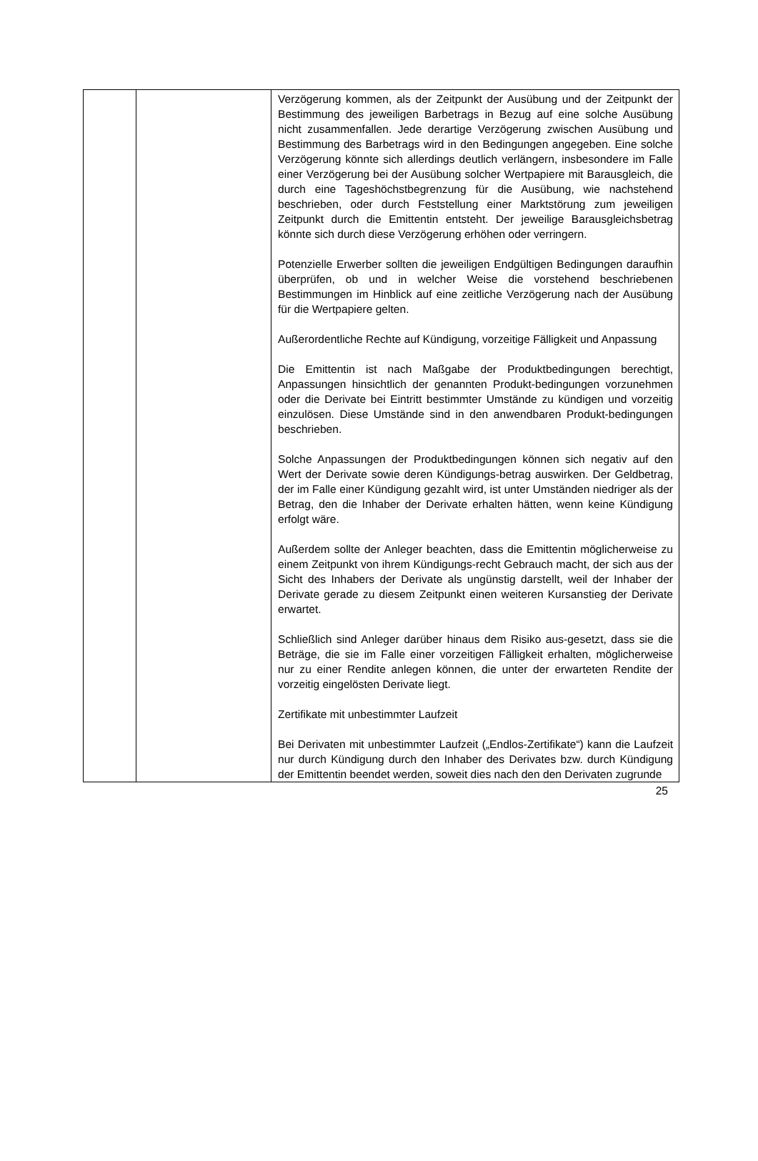| | | Verzögerung kommen, als der Zeitpunkt der Ausübung und der Zeitpunkt der Bestimmung des jeweiligen Barbetrags in Bezug auf eine solche Ausübung nicht zusammenfallen. Jede derartige Verzögerung zwischen Ausübung und Bestimmung des Barbetrags wird in den Bedingungen angegeben. Eine solche Verzögerung könnte sich allerdings deutlich verlängern, insbesondere im Falle einer Verzögerung bei der Ausübung solcher Wertpapiere mit Barausgleich, die durch eine Tageshöchstbegrenzung für die Ausübung, wie nachstehend beschrieben, oder durch Feststellung einer Marktstörung zum jeweiligen Zeitpunkt durch die Emittentin entsteht. Der jeweilige Barausgleichsbetrag könnte sich durch diese Verzögerung erhöhen oder verringern. Potenzielle Erwerber sollten die jeweiligen Endgültigen Bedingungen daraufhin überprüfen, ob und in welcher Weise die vorstehend beschriebenen Bestimmungen im Hinblick auf eine zeitliche Verzögerung nach der Ausübung für die Wertpapiere gelten. Außerordentliche Rechte auf Kündigung, vorzeitige Fälligkeit und Anpassung Die Emittentin ist nach Maßgabe der Produktbedingungen berechtigt, Anpassungen hinsichtlich der genannten Produkt-bedingungen vorzunehmen oder die Derivate bei Eintritt bestimmter Umstände zu kündigen und vorzeitig einzulösen. Diese Umstände sind in den anwendbaren Produkt-bedingungen beschrieben. Solche Anpassungen der Produktbedingungen können sich negativ auf den Wert der Derivate sowie deren Kündigungs-betrag auswirken. Der Geldbetrag, der im Falle einer Kündigung gezahlt wird, ist unter Umständen niedriger als der Betrag, den die Inhaber der Derivate erhalten hätten, wenn keine Kündigung erfolgt wäre. Außerdem sollte der Anleger beachten, dass die Emittentin möglicherweise zu einem Zeitpunkt von ihrem Kündigungs-recht Gebrauch macht, der sich aus der Sicht des Inhabers der Derivate als ungünstig darstellt, weil der Inhaber der Derivate gerade zu diesem Zeitpunkt einen weiteren Kursanstieg der Derivate erwartet. Schließlich sind Anleger darüber hinaus dem Risiko aus-gesetzt, dass sie die Beträge, die sie im Falle einer vorzeitigen Fälligkeit erhalten, möglicherweise nur zu einer Rendite anlegen können, die unter der erwarteten Rendite der vorzeitig eingelösten Derivate liegt. Zertifikate mit unbestimmter Laufzeit Bei Derivaten mit unbestimmter Laufzeit („Endlos-Zertifikate“) kann die Laufzeit nur durch Kündigung durch den Inhaber des Derivates bzw. durch Kündigung der Emittentin beendet werden, soweit dies nach den den Derivaten zugrunde |
25